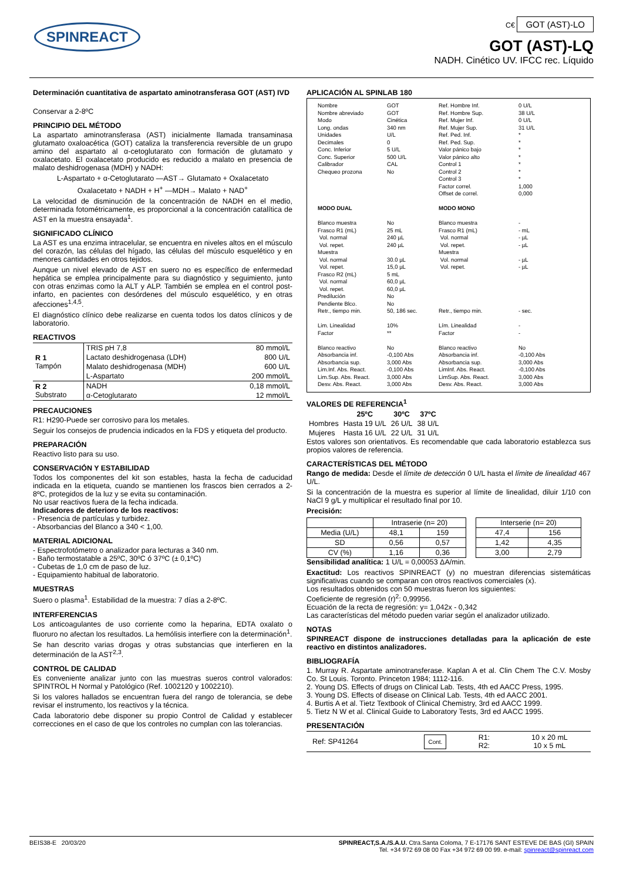SPINREACT
C€ GOT (AST)-LO
GOT (AST)-LQ
NADH. Cinético UV. IFCC rec. Líquido
Determinación cuantitativa de aspartato aminotransferasa GOT (AST) IVD
Conservar a 2-8ºC
PRINCIPIO DEL MÉTODO
La aspartato aminotransferasa (AST) inicialmente llamada transaminasa glutamato oxaloacética (GOT) cataliza la transferencia reversible de un grupo amino del aspartato al α-cetoglutarato con formación de glutamato y oxalacetato. El oxalacetato producido es reducido a malato en presencia de malato deshidrogenasa (MDH) y NADH:
L-Aspartato + α-Cetoglutarato —AST→ Glutamato + Oxalacetato
Oxalacetato + NADH + H<sup>+</sup> —MDH→ Malato + NAD<sup>+</sup>
La velocidad de disminución de la concentración de NADH en el medio, determinada fotométricamente, es proporcional a la concentración catalítica de AST en la muestra ensayada<sup>1</sup>.
SIGNIFICADO CLÍNICO
La AST es una enzima intracelular, se encuentra en niveles altos en el músculo del corazón, las células del hígado, las células del músculo esquelético y en menores cantidades en otros tejidos.
Aunque un nivel elevado de AST en suero no es específico de enfermedad hepática se emplea principalmente para su diagnóstico y seguimiento, junto con otras enzimas como la ALT y ALP. También se emplea en el control post-infarto, en pacientes con desórdenes del músculo esquelético, y en otras afecciones<sup>1,4,5</sup>.
El diagnóstico clínico debe realizarse en cuenta todos los datos clínicos y de laboratorio.
REACTIVOS
| R 1 Tampón | TRIS pH 7,8 | 80 mmol/L |
| | Lactato deshidrogenasa (LDH) | 800 U/L |
| | Malato deshidrogenasa (MDH) | 600 U/L |
| | L-Aspartato | 200 mmol/L |
| R 2 Substrato | NADH | 0,18 mmol/L |
| | α-Cetoglutarato | 12 mmol/L |
PRECAUCIONES
R1: H290-Puede ser corrosivo para los metales.
Seguir los consejos de prudencia indicados en la FDS y etiqueta del producto.
PREPARACIÓN
Reactivo listo para su uso.
CONSERVACIÓN Y ESTABILIDAD
Todos los componentes del kit son estables, hasta la fecha de caducidad indicada en la etiqueta, cuando se mantienen los frascos bien cerrados a 2-8ºC, protegidos de la luz y se evita su contaminación.
No usar reactivos fuera de la fecha indicada.
Indicadores de deterioro de los reactivos:
- Presencia de partículas y turbidez.
- Absorbancias del Blanco a 340 < 1,00.
MATERIAL ADICIONAL
- Espectrofotómetro o analizador para lecturas a 340 nm.
- Baño termostatable a 25ºC, 30ºC ó 37ºC (± 0,1ºC)
- Cubetas de 1,0 cm de paso de luz.
- Equipamiento habitual de laboratorio.
MUESTRAS
Suero o plasma<sup>1</sup>. Estabilidad de la muestra: 7 días a 2-8ºC.
INTERFERENCIAS
Los anticoagulantes de uso corriente como la heparina, EDTA oxalato o fluoruro no afectan los resultados. La hemólisis interfiere con la determinación<sup>1</sup>.
Se han descrito varias drogas y otras substancias que interfieren en la determinación de la AST<sup>2,3</sup>.
CONTROL DE CALIDAD
Es conveniente analizar junto con las muestras sueros control valorados: SPINTROL H Normal y Patológico (Ref. 1002120 y 1002210).
Si los valores hallados se encuentran fuera del rango de tolerancia, se debe revisar el instrumento, los reactivos y la técnica.
Cada laboratorio debe disponer su propio Control de Calidad y establecer correcciones en el caso de que los controles no cumplan con las tolerancias.
APLICACIÓN AL SPINLAB 180
Nombre
Nombre abreviado
Modo
Long. ondas
Unidades
Decimales
Conc. Inferior
Conc. Superior
Calibrador
Chequeo prozona
GOT
GOT
Cinética
340 nm
U/L
0
5 U/L
500 U/L
CAL
No
Ref. Hombre Inf.
Ref. Hombre Sup.
Ref. Mujer Inf.
Ref. Mujer Sup.
Ref. Ped. Inf.
Ref. Ped. Sup.
Valor pánico bajo
Valor pánico alto
Control 1
Control 2
Control 3
Factor correl.
Offset de correl.
0 U/L
38 U/L
0 U/L
31 U/L
*
*
*
*
*
*
*
1,000
0,000
MODO DUAL
Blanco muestra
Frasco R1 (mL)
Vol. normal
Vol. repet.
Muestra
Vol. normal
Vol. repet.
Frasco R2 (mL)
Vol. normal
Vol. repet.
Predilución
Pendiente Blco.
Retr., tiempo min.
Lim. Linealidad
Factor
Blanco reactivo
Absorbancia inf.
Absorbancia sup.
Lim.Inf. Abs. React.
Lim.Sup. Abs. React.
Desv. Abs. React.
No
25 mL
240 µL
240 µL
30.0 µL
15,0 µL
5 mL
60,0 µL
60,0 µL
No
No
50, 186 sec.
10%
**
No
-0,100 Abs
3,000 Abs
-0,100 Abs
3,000 Abs
3,000 Abs
MODO MONO
Blanco muestra
Frasco R1 (mL)
Vol. normal
Vol. repet.
Muestra
Vol. normal
Vol. repet.
Retr., tiempo min.
Lím. Linealidad
Factor
Blanco reactivo
Absorbancia inf.
Absorbancia sup.
LimInf. Abs. React.
LimSup. Abs. React.
Desv. Abs. React.
-
- mL
- µL
- µL
- µL
- µL
- sec.
-
-
No
-0,100 Abs
3,000 Abs
-0,100 Abs
3,000 Abs
3,000 Abs
VALORES DE REFERENCIA<sup>1</sup>
| | 25ºC | 30ºC | 37ºC |
| --- | --- | --- | --- |
| Hombres | Hasta 19 U/L | 26 U/L | 38 U/L |
| Mujeres | Hasta 16 U/L | 22 U/L | 31 U/L |
Estos valores son orientativos. Es recomendable que cada laboratorio establezca sus propios valores de referencia.
CARACTERÍSTICAS DEL MÉTODO
Rango de medida: Desde el límite de detección 0 U/L hasta el límite de linealidad 467 U/L.
Si la concentración de la muestra es superior al límite de linealidad, diluir 1/10 con NaCl 9 g/L y multiplicar el resultado final por 10.
Precisión:
| | Intraserie (n= 20) | |
| --- | --- | --- |
| Media (U/L) | 48,1 | 159 |
| SD | 0,56 | 0,57 |
| CV (%) | 1,16 | 0,36 |
| Interserie (n= 20) | |
| --- | --- |
| 47,4 | 156 |
| 1,42 | 4,35 |
| 3,00 | 2,79 |
Sensibilidad analítica: 1 U/L = 0,00053 ΔA/min.
Exactitud: Los reactivos SPINREACT (y) no muestran diferencias sistemáticas significativas cuando se comparan con otros reactivos comerciales (x).
Los resultados obtenidos con 50 muestras fueron los siguientes:
Coeficiente de regresión (r)<sup>2</sup>: 0,99956.
Ecuación de la recta de regresión: y= 1,042x - 0,342
Las características del método pueden variar según el analizador utilizado.
NOTAS
SPINREACT dispone de instrucciones detalladas para la aplicación de este reactivo en distintos analizadores.
BIBLIOGRAFÍA
1. Murray R. Aspartate aminotransferase. Kaplan A et al. Clin Chem The C.V. Mosby Co. St Louis. Toronto. Princeton 1984; 1112-116.
2. Young DS. Effects of drugs on Clinical Lab. Tests, 4th ed AACC Press, 1995.
3. Young DS. Effects of disease on Clinical Lab. Tests, 4th ed AACC 2001.
4. Burtis A et al. Tietz Textbook of Clinical Chemistry, 3rd ed AACC 1999.
5. Tietz N W et al. Clinical Guide to Laboratory Tests, 3rd ed AACC 1995.
PRESENTACIÓN
| Ref: SP41264 | Cont. | R1: R2: | 10 x 20 mL 10 x 5 mL |
BEIS38-E 20/03/20 SPINREACT,S.A./S.A.U. Ctra.Santa Coloma, 7 E-17176 SANT ESTEVE DE BAS (GI) SPAIN
Tel. +34 972 69 08 00 Fax +34 972 69 00 99. e-mail: spinreact@spinreact.com